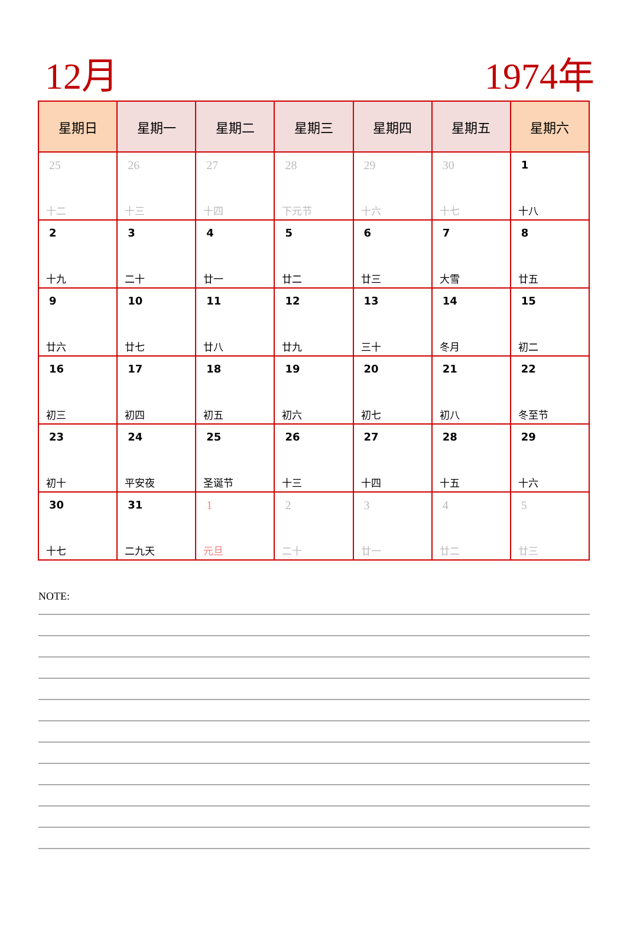12月 1974年
| 星期日 | 星期一 | 星期二 | 星期三 | 星期四 | 星期五 | 星期六 |
| --- | --- | --- | --- | --- | --- | --- |
| 25 十二 | 26 十三 | 27 十四 | 28 下元节 | 29 十六 | 30 十七 | 1 十八 |
| 2 十九 | 3 二十 | 4 廿一 | 5 廿二 | 6 廿三 | 7 大雪 | 8 廿五 |
| 9 廿六 | 10 廿七 | 11 廿八 | 12 廿九 | 13 三十 | 14 冬月 | 15 初二 |
| 16 初三 | 17 初四 | 18 初五 | 19 初六 | 20 初七 | 21 初八 | 22 冬至节 |
| 23 初十 | 24 平安夜 | 25 圣诞节 | 26 十三 | 27 十四 | 28 十五 | 29 十六 |
| 30 十七 | 31 二九天 | 1 元旦 | 2 二十 | 3 廿一 | 4 廿二 | 5 廿三 |
NOTE: